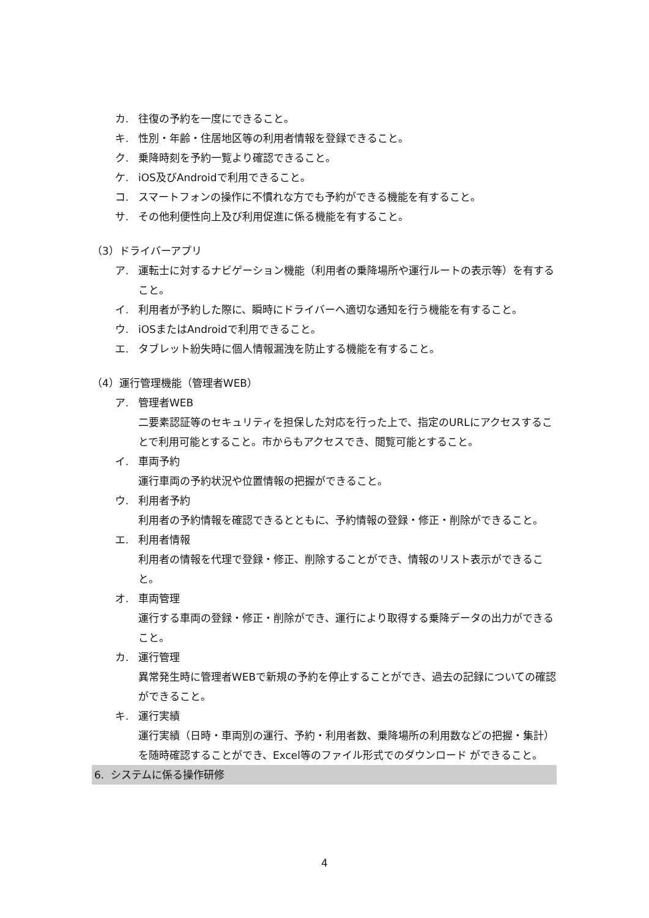カ. 往復の予約を一度にできること。
キ. 性別・年齢・住居地区等の利用者情報を登録できること。
ク. 乗降時刻を予約一覧より確認できること。
ケ. iOS及びAndroidで利用できること。
コ. スマートフォンの操作に不慣れな方でも予約ができる機能を有すること。
サ. その他利便性向上及び利用促進に係る機能を有すること。
（3）ドライバーアプリ
ア. 運転士に対するナビゲーション機能（利用者の乗降場所や運行ルートの表示等）を有すること。
イ. 利用者が予約した際に、瞬時にドライバーへ適切な通知を行う機能を有すること。
ウ. iOSまたはAndroidで利用できること。
エ. タブレット紛失時に個人情報漏洩を防止する機能を有すること。
（4）運行管理機能（管理者WEB）
ア. 管理者WEB
二要素認証等のセキュリティを担保した対応を行った上で、指定のURLにアクセスすることで利用可能とすること。市からもアクセスでき、閲覧可能とすること。
イ. 車両予約
運行車両の予約状況や位置情報の把握ができること。
ウ. 利用者予約
利用者の予約情報を確認できるとともに、予約情報の登録・修正・削除ができること。
エ. 利用者情報
利用者の情報を代理で登録・修正、削除することができ、情報のリスト表示ができること。
オ. 車両管理
運行する車両の登録・修正・削除ができ、運行により取得する乗降データの出力ができること。
カ. 運行管理
異常発生時に管理者WEBで新規の予約を停止することができ、過去の記録についての確認ができること。
キ. 運行実績
運行実績（日時・車両別の運行、予約・利用者数、乗降場所の利用数などの把握・集計）を随時確認することができ、Excel等のファイル形式でのダウンロード ができること。
6. システムに係る操作研修
4